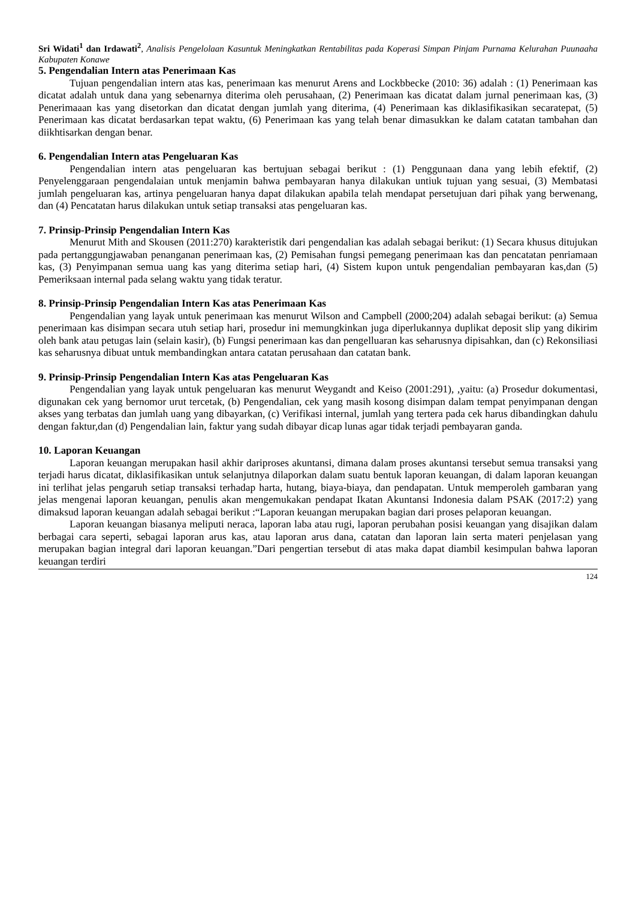Sri Widati<sup>1</sup> dan Irdawati<sup>2</sup>, Analisis Pengelolaan Kasuntuk Meningkatkan Rentabilitas pada Koperasi Simpan Pinjam Purnama Kelurahan Puunaaha Kabupaten Konawe
5. Pengendalian Intern atas Penerimaan Kas
Tujuan pengendalian intern atas kas, penerimaan kas menurut Arens and Lockbbecke (2010: 36) adalah : (1) Penerimaan kas dicatat adalah untuk dana yang sebenarnya diterima oleh perusahaan, (2) Penerimaan kas dicatat dalam jurnal penerimaan kas, (3) Penerimaaan kas yang disetorkan dan dicatat dengan jumlah yang diterima, (4) Penerimaan kas diklasifikasikan secaratepat, (5) Penerimaan kas dicatat berdasarkan tepat waktu, (6) Penerimaan kas yang telah benar dimasukkan ke dalam catatan tambahan dan diikhtisarkan dengan benar.
6. Pengendalian Intern atas Pengeluaran Kas
Pengendalian intern atas pengeluaran kas bertujuan sebagai berikut : (1) Penggunaan dana yang lebih efektif, (2) Penyelenggaraan pengendalaian untuk menjamin bahwa pembayaran hanya dilakukan untiuk tujuan yang sesuai, (3) Membatasi jumlah pengeluaran kas, artinya pengeluaran hanya dapat dilakukan apabila telah mendapat persetujuan dari pihak yang berwenang, dan (4) Pencatatan harus dilakukan untuk setiap transaksi atas pengeluaran kas.
7. Prinsip-Prinsip Pengendalian Intern Kas
Menurut Mith and Skousen (2011:270) karakteristik dari pengendalian kas adalah sebagai berikut: (1) Secara khusus ditujukan pada pertanggungjawaban penanganan penerimaan kas, (2) Pemisahan fungsi pemegang penerimaan kas dan pencatatan penriamaan kas, (3) Penyimpanan semua uang kas yang diterima setiap hari, (4) Sistem kupon untuk pengendalian pembayaran kas,dan (5) Pemeriksaan internal pada selang waktu yang tidak teratur.
8. Prinsip-Prinsip Pengendalian Intern Kas atas Penerimaan Kas
Pengendalian yang layak untuk penerimaan kas menurut Wilson and Campbell (2000;204) adalah sebagai berikut: (a) Semua penerimaan kas disimpan secara utuh setiap hari, prosedur ini memungkinkan juga diperlukannya duplikat deposit slip yang dikirim oleh bank atau petugas lain (selain kasir), (b) Fungsi penerimaan kas dan pengelluaran kas seharusnya dipisahkan, dan (c) Rekonsiliasi kas seharusnya dibuat untuk membandingkan antara catatan perusahaan dan catatan bank.
9. Prinsip-Prinsip Pengendalian Intern Kas atas Pengeluaran Kas
Pengendalian yang layak untuk pengeluaran kas menurut Weygandt and Keiso (2001:291), ,yaitu: (a) Prosedur dokumentasi, digunakan cek yang bernomor urut tercetak, (b) Pengendalian, cek yang masih kosong disimpan dalam tempat penyimpanan dengan akses yang terbatas dan jumlah uang yang dibayarkan, (c) Verifikasi internal, jumlah yang tertera pada cek harus dibandingkan dahulu dengan faktur,dan (d) Pengendalian lain, faktur yang sudah dibayar dicap lunas agar tidak terjadi pembayaran ganda.
10. Laporan Keuangan
Laporan keuangan merupakan hasil akhir dariproses akuntansi, dimana dalam proses akuntansi tersebut semua transaksi yang terjadi harus dicatat, diklasifikasikan untuk selanjutnya dilaporkan dalam suatu bentuk laporan keuangan, di dalam laporan keuangan ini terlihat jelas pengaruh setiap transaksi terhadap harta, hutang, biaya-biaya, dan pendapatan. Untuk memperoleh gambaran yang jelas mengenai laporan keuangan, penulis akan mengemukakan pendapat Ikatan Akuntansi Indonesia dalam PSAK (2017:2) yang dimaksud laporan keuangan adalah sebagai berikut :“Laporan keuangan merupakan bagian dari proses pelaporan keuangan.
Laporan keuangan biasanya meliputi neraca, laporan laba atau rugi, laporan perubahan posisi keuangan yang disajikan dalam berbagai cara seperti, sebagai laporan arus kas, atau laporan arus dana, catatan dan laporan lain serta materi penjelasan yang merupakan bagian integral dari laporan keuangan.”Dari pengertian tersebut di atas maka dapat diambil kesimpulan bahwa laporan keuangan terdiri
124